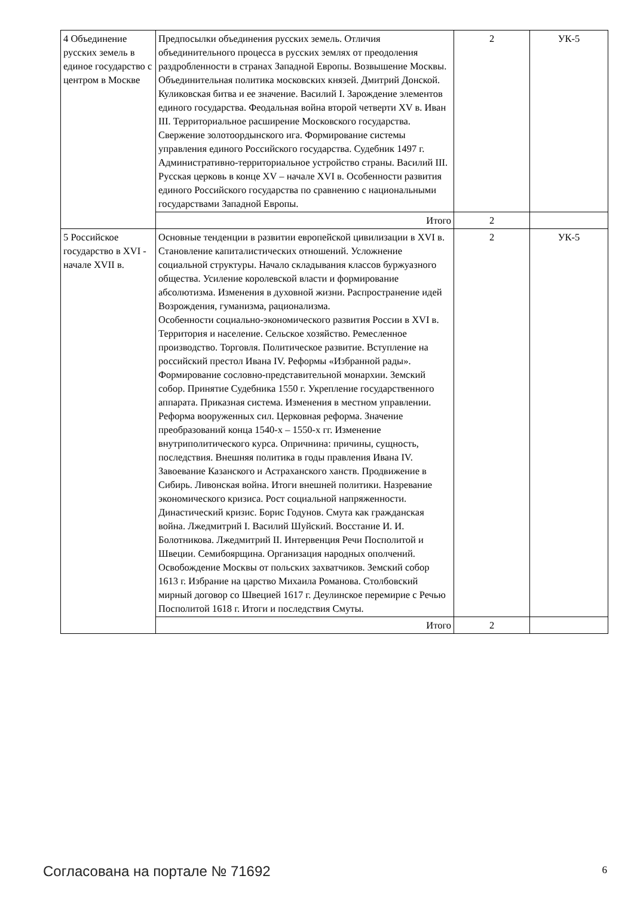| 4 Объединение русских земель в единое государство с центром в Москве | Предпосылки объединения русских земель. Отличия объединительного процесса в русских землях от преодоления раздробленности в странах Западной Европы. Возвышение Москвы. Объединительная политика московских князей. Дмитрий Донской. Куликовская битва и ее значение. Василий I. Зарождение элементов единого государства. Феодальная война второй четверти XV в. Иван III. Территориальное расширение Московского государства. Свержение золотоордынского ига. Формирование системы управления единого Российского государства. Судебник 1497 г. Административно-территориальное устройство страны. Василий III. Русская церковь в конце XV – начале XVI в. Особенности развития единого Российского государства по сравнению с национальными государствами Западной Европы. | 2 | УК-5 |
| | Итого | 2 | |
| 5 Российское государство в XVI - начале XVII в. | Основные тенденции в развитии европейской цивилизации в XVI в. Становление капиталистических отношений. Усложнение социальной структуры. Начало складывания классов буржуазного общества. Усиление королевской власти и формирование абсолютизма. Изменения в духовной жизни. Распространение идей Возрождения, гуманизма, рационализма. Особенности социально-экономического развития России в XVI в. Территория и население. Сельское хозяйство. Ремесленное производство. Торговля. Политическое развитие. Вступление на российский престол Ивана IV. Реформы «Избранной рады». Формирование сословно-представительной монархии. Земский собор. Принятие Судебника 1550 г. Укрепление государственного аппарата. Приказная система. Изменения в местном управлении. Реформа вооруженных сил. Церковная реформа. Значение преобразований конца 1540-х – 1550-х гг. Изменение внутриполитического курса. Опричнина: причины, сущность, последствия. Внешняя политика в годы правления Ивана IV. Завоевание Казанского и Астраханского ханств. Продвижение в Сибирь. Ливонская война. Итоги внешней политики. Назревание экономического кризиса. Рост социальной напряженности. Династический кризис. Борис Годунов. Смута как гражданская война. Лжедмитрий I. Василий Шуйский. Восстание И. И. Болотникова. Лжедмитрий II. Интервенция Речи Посполитой и Швеции. Семибоярщина. Организация народных ополчений. Освобождение Москвы от польских захватчиков. Земский собор 1613 г. Избрание на царство Михаила Романова. Столбовский мирный договор со Швецией 1617 г. Деулинское перемирие с Речью Посполитой 1618 г. Итоги и последствия Смуты. | 2 | УК-5 |
| | Итого | 2 | |
Согласована на портале № 71692 6